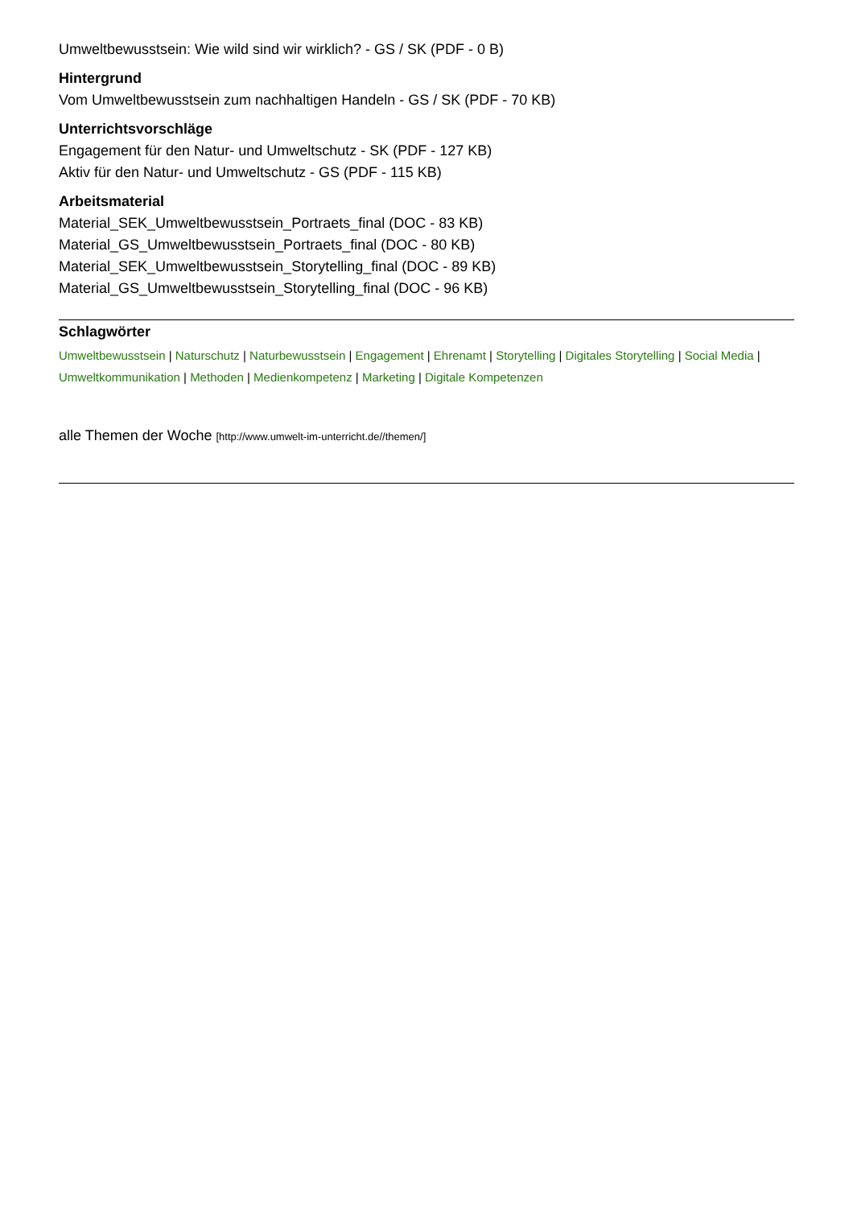Umweltbewusstsein: Wie wild sind wir wirklich? - GS / SK (PDF - 0 B)
Hintergrund
Vom Umweltbewusstsein zum nachhaltigen Handeln - GS / SK (PDF - 70 KB)
Unterrichtsvorschläge
Engagement für den Natur- und Umweltschutz - SK (PDF - 127 KB)
Aktiv für den Natur- und Umweltschutz - GS (PDF - 115 KB)
Arbeitsmaterial
Material_SEK_Umweltbewusstsein_Portraets_final (DOC - 83 KB)
Material_GS_Umweltbewusstsein_Portraets_final (DOC - 80 KB)
Material_SEK_Umweltbewusstsein_Storytelling_final (DOC - 89 KB)
Material_GS_Umweltbewusstsein_Storytelling_final (DOC - 96 KB)
Schlagwörter
Umweltbewusstsein | Naturschutz | Naturbewusstsein | Engagement | Ehrenamt | Storytelling | Digitales Storytelling | Social Media | Umweltkommunikation | Methoden | Medienkompetenz | Marketing | Digitale Kompetenzen
alle Themen der Woche [http://www.umwelt-im-unterricht.de//themen/]